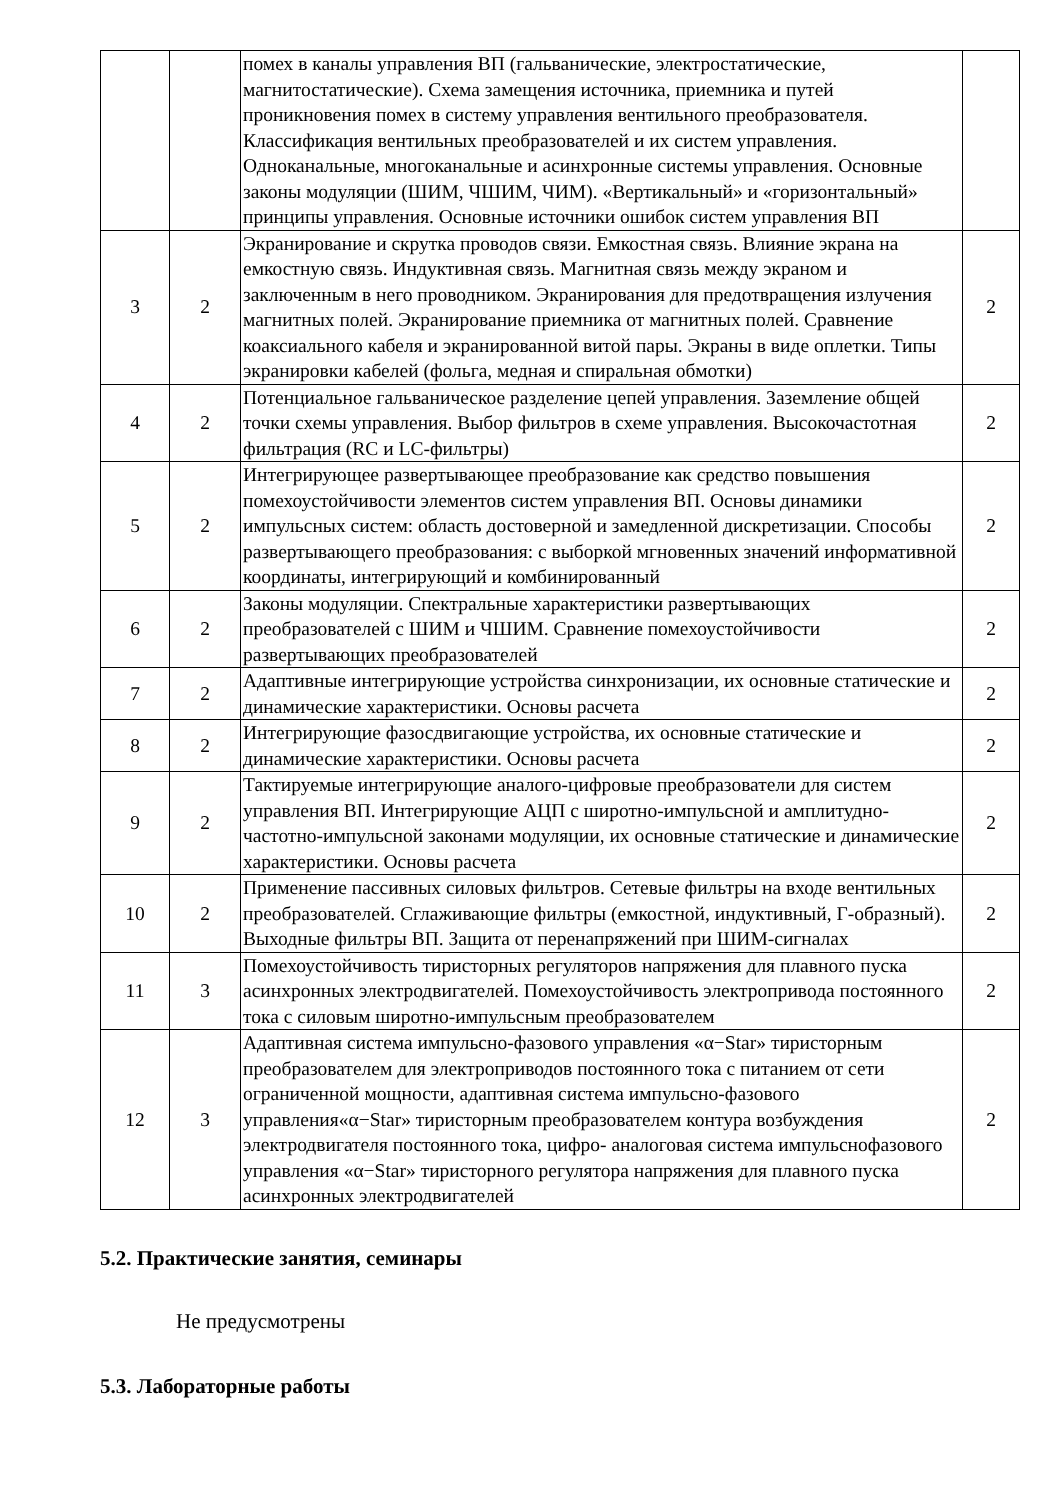| | | помех в каналы управления ВП (гальванические, электростатические, магнитостатические). Схема замещения источника, приемника и путей проникновения помех в систему управления вентильного преобразователя. Классификация вентильных преобразователей и их систем управления. Одноканальные, многоканальные и асинхронные системы управления. Основные законы модуляции (ШИМ, ЧШИМ, ЧИМ). «Вертикальный» и «горизонтальный» принципы управления. Основные источники ошибок систем управления ВП | |
| 3 | 2 | Экранирование и скрутка проводов связи. Емкостная связь. Влияние экрана на емкостную связь. Индуктивная связь. Магнитная связь между экраном и заключенным в него проводником. Экранирования для предотвращения излучения магнитных полей. Экранирование приемника от магнитных полей. Сравнение коаксиального кабеля и экранированной витой пары. Экраны в виде оплетки. Типы экранировки кабелей (фольга, медная и спиральная обмотки) | 2 |
| 4 | 2 | Потенциальное гальваническое разделение цепей управления. Заземление общей точки схемы управления. Выбор фильтров в схеме управления. Высокочастотная фильтрация (RC и LC-фильтры) | 2 |
| 5 | 2 | Интегрирующее развертывающее преобразование как средство повышения помехоустойчивости элементов систем управления ВП. Основы динамики импульсных систем: область достоверной и замедленной дискретизации. Способы развертывающего преобразования: с выборкой мгновенных значений информативной координаты, интегрирующий и комбинированный | 2 |
| 6 | 2 | Законы модуляции. Спектральные характеристики развертывающих преобразователей с ШИМ и ЧШИМ. Сравнение помехоустойчивости развертывающих преобразователей | 2 |
| 7 | 2 | Адаптивные интегрирующие устройства синхронизации, их основные статические и динамические характеристики. Основы расчета | 2 |
| 8 | 2 | Интегрирующие фазосдвигающие устройства, их основные статические и динамические характеристики. Основы расчета | 2 |
| 9 | 2 | Тактируемые интегрирующие аналого-цифровые преобразователи для систем управления ВП. Интегрирующие АЦП с широтно-импульсной и амплитудно-частотно-импульсной законами модуляции, их основные статические и динамические характеристики. Основы расчета | 2 |
| 10 | 2 | Применение пассивных силовых фильтров. Сетевые фильтры на входе вентильных преобразователей. Сглаживающие фильтры (емкостной, индуктивный, Г-образный). Выходные фильтры ВП. Защита от перенапряжений при ШИМ-сигналах | 2 |
| 11 | 3 | Помехоустойчивость тиристорных регуляторов напряжения для плавного пуска асинхронных электродвигателей. Помехоустойчивость электропривода постоянного тока с силовым широтно-импульсным преобразователем | 2 |
| 12 | 3 | Адаптивная система импульсно-фазового управления «α−Star» тиристорным преобразователем для электроприводов постоянного тока с питанием от сети ограниченной мощности, адаптивная система импульсно-фазового управления«α−Star» тиристорным преобразователем контура возбуждения электродвигателя постоянного тока, цифро- аналоговая система импульснофазового управления «α−Star» тиристорного регулятора напряжения для плавного пуска асинхронных электродвигателей | 2 |
5.2. Практические занятия, семинары
Не предусмотрены
5.3. Лабораторные работы